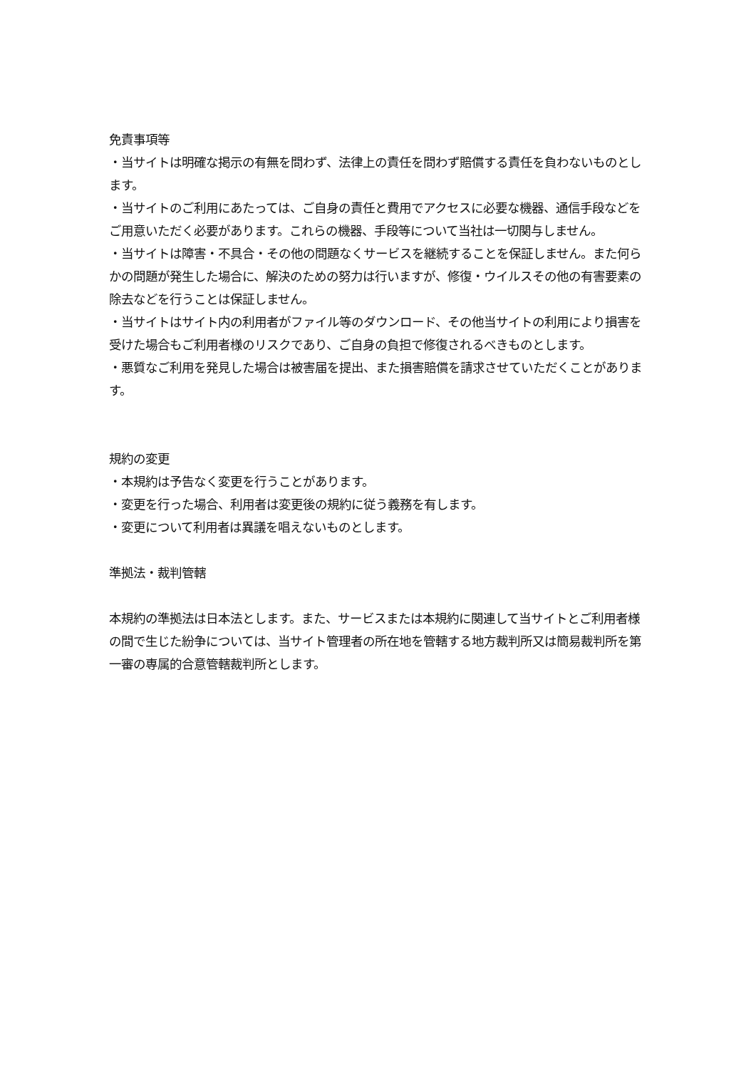免責事項等
・当サイトは明確な掲示の有無を問わず、法律上の責任を問わず賠償する責任を負わないものとします。
・当サイトのご利用にあたっては、ご自身の責任と費用でアクセスに必要な機器、通信手段などをご用意いただく必要があります。これらの機器、手段等について当社は一切関与しません。
・当サイトは障害・不具合・その他の問題なくサービスを継続することを保証しません。また何らかの問題が発生した場合に、解決のための努力は行いますが、修復・ウイルスその他の有害要素の除去などを行うことは保証しません。
・当サイトはサイト内の利用者がファイル等のダウンロード、その他当サイトの利用により損害を受けた場合もご利用者様のリスクであり、ご自身の負担で修復されるべきものとします。
・悪質なご利用を発見した場合は被害届を提出、また損害賠償を請求させていただくことがあります。
規約の変更
・本規約は予告なく変更を行うことがあります。
・変更を行った場合、利用者は変更後の規約に従う義務を有します。
・変更について利用者は異議を唱えないものとします。
準拠法・裁判管轄
本規約の準拠法は日本法とします。また、サービスまたは本規約に関連して当サイトとご利用者様の間で生じた紛争については、当サイト管理者の所在地を管轄する地方裁判所又は簡易裁判所を第一審の専属的合意管轄裁判所とします。